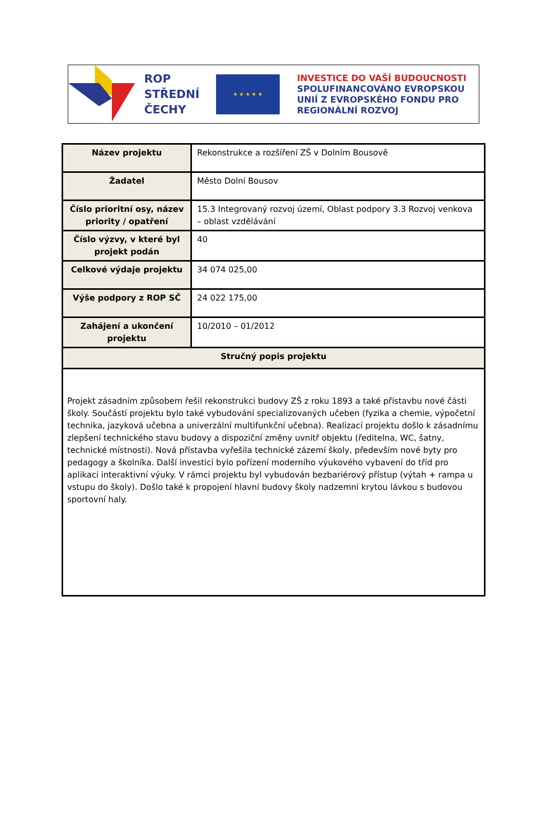ROP
STŘEDNÍ
ČECHY
★ ★ ★ ★ ★
INVESTICE DO VAŠÍ BUDOUCNOSTI
SPOLUFINANCOVÁNO EVROPSKOU
UNIÍ Z EVROPSKÉHO FONDU PRO
REGIONÁLNÍ ROZVOJ
| Název projektu | Rekonstrukce a rozšíření ZŠ v Dolním Bousově |
| Žadatel | Město Dolní Bousov |
| Číslo prioritní osy, název priority / opatření | 15.3 Integrovaný rozvoj území, Oblast podpory 3.3 Rozvoj venkova – oblast vzdělávání |
| Číslo výzvy, v které byl projekt podán | 40 |
| Celkové výdaje projektu | 34 074 025,00 |
| Výše podpory z ROP SČ | 24 022 175,00 |
| Zahájení a ukončení projektu | 10/2010 – 01/2012 |
| Stručný popis projektu | |
| Projekt zásadním způsobem řešil rekonstrukci budovy ZŠ z roku 1893 a také přístavbu nové části školy. Součástí projektu bylo také vybudování specializovaných učeben (fyzika a chemie, výpočetní technika, jazyková učebna a univerzální multifunkční učebna). Realizací projektu došlo k zásadnímu zlepšení technického stavu budovy a dispoziční změny uvnitř objektu (ředitelna, WC, šatny, technické místnosti). Nová přístavba vyřešila technické zázemí školy, především nové byty pro pedagogy a školníka. Další investicí bylo pořízení moderního výukového vybavení do tříd pro aplikaci interaktivní výuky. V rámci projektu byl vybudován bezbariérový přístup (výtah + rampa u vstupu do školy). Došlo také k propojení hlavní budovy školy nadzemní krytou lávkou s budovou sportovní haly. | |